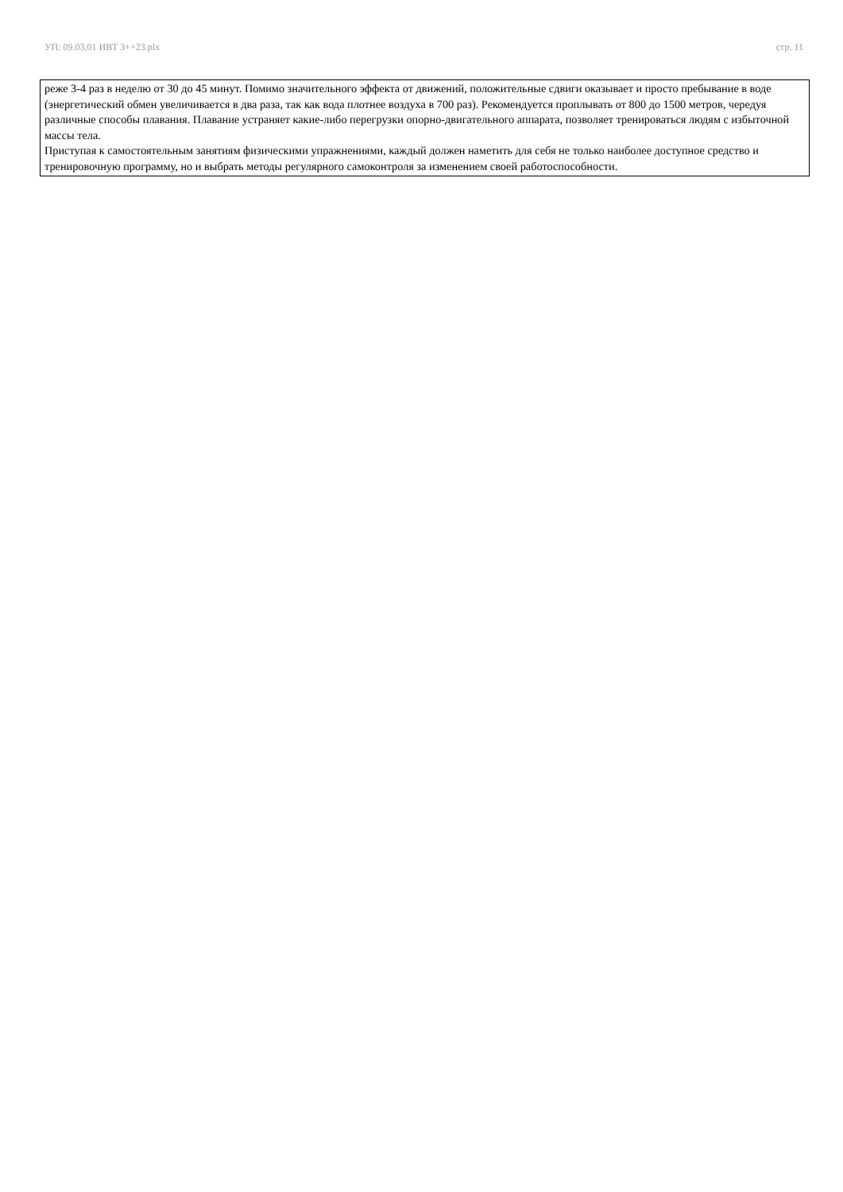УП: 09.03.01 ИВТ 3++23.plx стр. 11
реже 3-4 раз в неделю от 30 до 45 минут. Помимо значительного эффекта от движений, положительные сдвиги оказывает и просто пребывание в воде (энергетический обмен увеличивается в два раза, так как вода плотнее воздуха в 700 раз). Рекомендуется проплывать от 800 до 1500 метров, чередуя различные способы плавания. Плавание устраняет какие-либо перегрузки опорно-двигательного аппарата, позволяет тренироваться людям с избыточной массы тела.
Приступая к самостоятельным занятиям физическими упражнениями, каждый должен наметить для себя не только наиболее доступное средство и тренировочную программу, но и выбрать методы регулярного самоконтроля за изменением своей работоспособности.